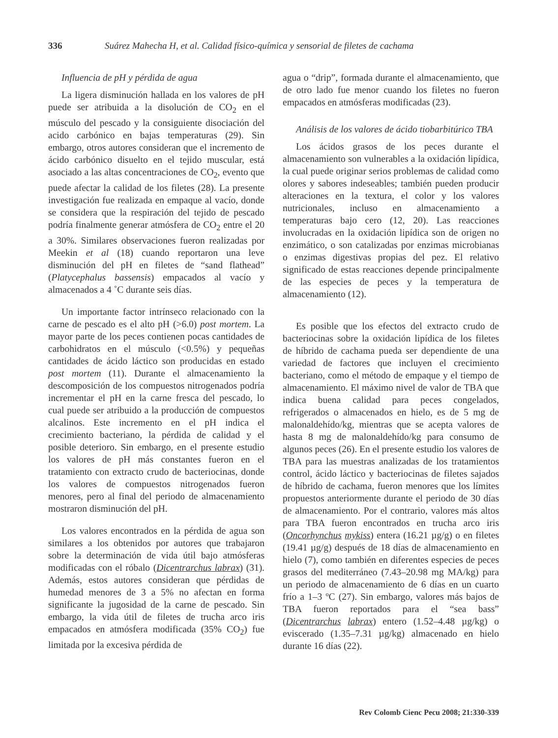336 Suárez Mahecha H, et al. Calidad físico-química y sensorial de filetes de cachama
Influencia de pH y pérdida de agua
La ligera disminución hallada en los valores de pH puede ser atribuida a la disolución de CO<sub>2</sub> en el músculo del pescado y la consiguiente disociación del acido carbónico en bajas temperaturas (29). Sin embargo, otros autores consideran que el incremento de ácido carbónico disuelto en el tejido muscular, está asociado a las altas concentraciones de CO<sub>2</sub>, evento que puede afectar la calidad de los filetes (28). La presente investigación fue realizada en empaque al vacío, donde se considera que la respiración del tejido de pescado podría finalmente generar atmósfera de CO<sub>2</sub> entre el 20 a 30%. Similares observaciones fueron realizadas por Meekin et al (18) cuando reportaron una leve disminución del pH en filetes de “sand flathead” (Platycephalus bassensis) empacados al vacío y almacenados a 4 ˚C durante seis días.
Un importante factor intrínseco relacionado con la carne de pescado es el alto pH (>6.0) post mortem. La mayor parte de los peces contienen pocas cantidades de carbohidratos en el músculo (<0.5%) y pequeñas cantidades de ácido láctico son producidas en estado post mortem (11). Durante el almacenamiento la descomposición de los compuestos nitrogenados podría incrementar el pH en la carne fresca del pescado, lo cual puede ser atribuido a la producción de compuestos alcalinos. Este incremento en el pH indica el crecimiento bacteriano, la pérdida de calidad y el posible deterioro. Sin embargo, en el presente estudio los valores de pH más constantes fueron en el tratamiento con extracto crudo de bacteriocinas, donde los valores de compuestos nitrogenados fueron menores, pero al final del periodo de almacenamiento mostraron disminución del pH.
Los valores encontrados en la pérdida de agua son similares a los obtenidos por autores que trabajaron sobre la determinación de vida útil bajo atmósferas modificadas con el róbalo (Dicentrarchus labrax) (31). Además, estos autores consideran que pérdidas de humedad menores de 3 a 5% no afectan en forma significante la jugosidad de la carne de pescado. Sin embargo, la vida útil de filetes de trucha arco iris empacados en atmósfera modificada (35% CO<sub>2</sub>) fue limitada por la excesiva pérdida de
agua o “drip”, formada durante el almacenamiento, que de otro lado fue menor cuando los filetes no fueron empacados en atmósferas modificadas (23).
Análisis de los valores de ácido tiobarbitúrico TBA
Los ácidos grasos de los peces durante el almacenamiento son vulnerables a la oxidación lipídica, la cual puede originar serios problemas de calidad como olores y sabores indeseables; también pueden producir alteraciones en la textura, el color y los valores nutricionales, incluso en almacenamiento a temperaturas bajo cero (12, 20). Las reacciones involucradas en la oxidación lipídica son de origen no enzimático, o son catalizadas por enzimas microbianas o enzimas digestivas propias del pez. El relativo significado de estas reacciones depende principalmente de las especies de peces y la temperatura de almacenamiento (12).
Es posible que los efectos del extracto crudo de bacteriocinas sobre la oxidación lipídica de los filetes de híbrido de cachama pueda ser dependiente de una variedad de factores que incluyen el crecimiento bacteriano, como el método de empaque y el tiempo de almacenamiento. El máximo nivel de valor de TBA que indica buena calidad para peces congelados, refrigerados o almacenados en hielo, es de 5 mg de malonaldehído/kg, mientras que se acepta valores de hasta 8 mg de malonaldehído/kg para consumo de algunos peces (26). En el presente estudio los valores de TBA para las muestras analizadas de los tratamientos control, ácido láctico y bacteriocinas de filetes sajados de híbrido de cachama, fueron menores que los límites propuestos anteriormente durante el periodo de 30 días de almacenamiento. Por el contrario, valores más altos para TBA fueron encontrados en trucha arco iris (Oncorhynchus mykiss) entera (16.21 µg/g) o en filetes (19.41 µg/g) después de 18 días de almacenamiento en hielo (7), como también en diferentes especies de peces grasos del mediterráneo (7.43–20.98 mg MA/kg) para un periodo de almacenamiento de 6 días en un cuarto frío a 1–3 ºC (27). Sin embargo, valores más bajos de TBA fueron reportados para el “sea bass” (Dicentrarchus labrax) entero (1.52–4.48 µg/kg) o eviscerado (1.35–7.31 µg/kg) almacenado en hielo durante 16 días (22).
Rev Colomb Cienc Pecu 2008; 21:330-339